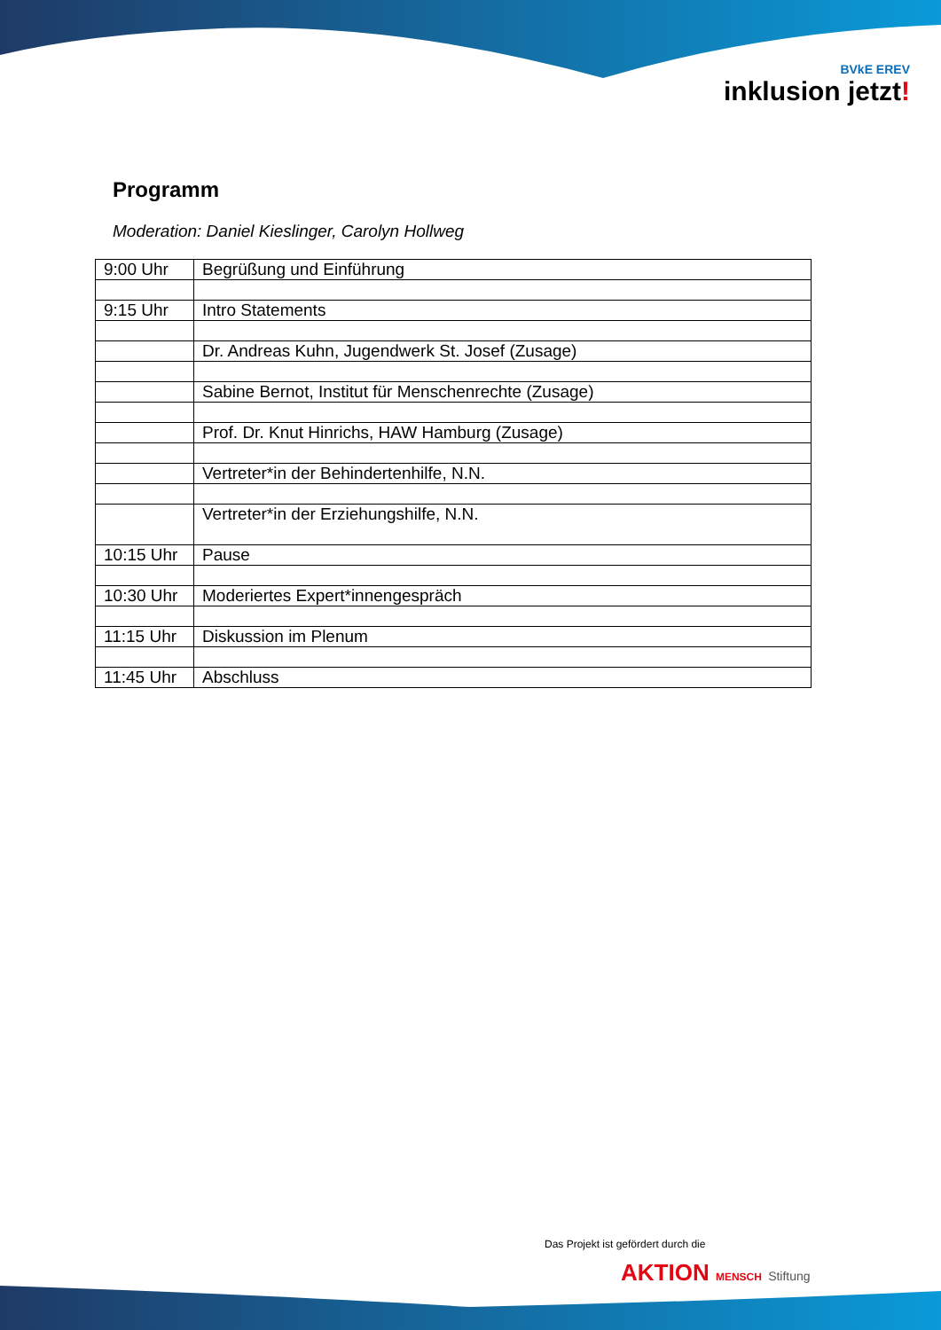BVkE EREV
inklusion jetzt!
Programm
Moderation: Daniel Kieslinger, Carolyn Hollweg
| 9:00 Uhr | Begrüßung und Einführung |
| 9:15 Uhr | Intro Statements |
| | Dr. Andreas Kuhn, Jugendwerk St. Josef (Zusage) |
| | Sabine Bernot, Institut für Menschenrechte (Zusage) |
| | Prof. Dr. Knut Hinrichs, HAW Hamburg (Zusage) |
| | Vertreter*in der Behindertenhilfe, N.N. |
| | Vertreter*in der Erziehungshilfe, N.N. |
| 10:15 Uhr | Pause |
| 10:30 Uhr | Moderiertes Expert*innengespräch |
| 11:15 Uhr | Diskussion im Plenum |
| 11:45 Uhr | Abschluss |
Das Projekt ist gefördert durch die
AKTION MENSCH Stiftung